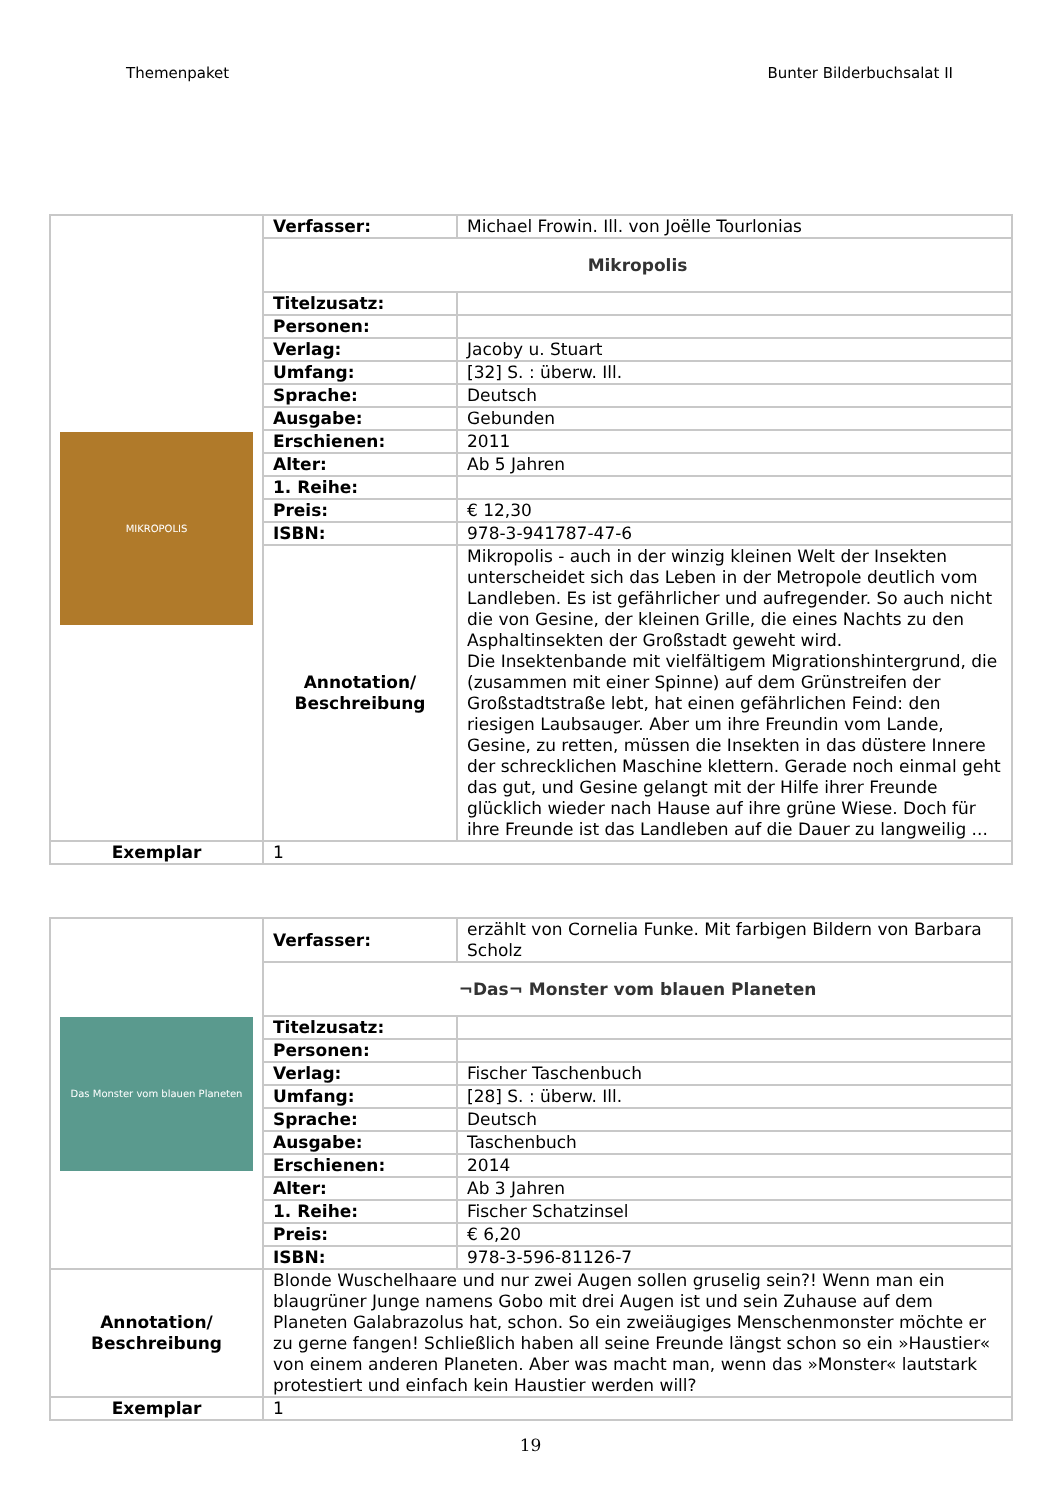Themenpaket Bunter Bilderbuchsalat II
| MIKROPOLIS | Verfasser: | Michael Frowin. Ill. von Joëlle Tourlonias |
| | Mikropolis | |
| | Titelzusatz: | |
| | Personen: | |
| | Verlag: | Jacoby u. Stuart |
| | Umfang: | [32] S. : überw. Ill. |
| | Sprache: | Deutsch |
| | Ausgabe: | Gebunden |
| | Erschienen: | 2011 |
| | Alter: | Ab 5 Jahren |
| | 1. Reihe: | |
| | Preis: | € 12,30 |
| | ISBN: | 978-3-941787-47-6 |
| | Annotation/ Beschreibung | Mikropolis - auch in der winzig kleinen Welt der Insekten unterscheidet sich das Leben in der Metropole deutlich vom Landleben. Es ist gefährlicher und aufregender. So auch nicht die von Gesine, der kleinen Grille, die eines Nachts zu den Asphaltinsekten der Großstadt geweht wird. Die Insektenbande mit vielfältigem Migrationshintergrund, die (zusammen mit einer Spinne) auf dem Grünstreifen der Großstadtstraße lebt, hat einen gefährlichen Feind: den riesigen Laubsauger. Aber um ihre Freundin vom Lande, Gesine, zu retten, müssen die Insekten in das düstere Innere der schrecklichen Maschine klettern. Gerade noch einmal geht das gut, und Gesine gelangt mit der Hilfe ihrer Freunde glücklich wieder nach Hause auf ihre grüne Wiese. Doch für ihre Freunde ist das Landleben auf die Dauer zu langweilig ... |
| Exemplar | 1 | |
| Das Monster vom blauen Planeten | Verfasser: | erzählt von Cornelia Funke. Mit farbigen Bildern von Barbara Scholz |
| | ¬Das¬ Monster vom blauen Planeten | |
| | Titelzusatz: | |
| | Personen: | |
| | Verlag: | Fischer Taschenbuch |
| | Umfang: | [28] S. : überw. Ill. |
| | Sprache: | Deutsch |
| | Ausgabe: | Taschenbuch |
| | Erschienen: | 2014 |
| | Alter: | Ab 3 Jahren |
| | 1. Reihe: | Fischer Schatzinsel |
| | Preis: | € 6,20 |
| | ISBN: | 978-3-596-81126-7 |
| Annotation/ Beschreibung | Blonde Wuschelhaare und nur zwei Augen sollen gruselig sein?! Wenn man ein blaugrüner Junge namens Gobo mit drei Augen ist und sein Zuhause auf dem Planeten Galabrazolus hat, schon. So ein zweiäugiges Menschenmonster möchte er zu gerne fangen! Schließlich haben all seine Freunde längst schon so ein »Haustier« von einem anderen Planeten. Aber was macht man, wenn das »Monster« lautstark protestiert und einfach kein Haustier werden will? | |
| Exemplar | 1 | |
19